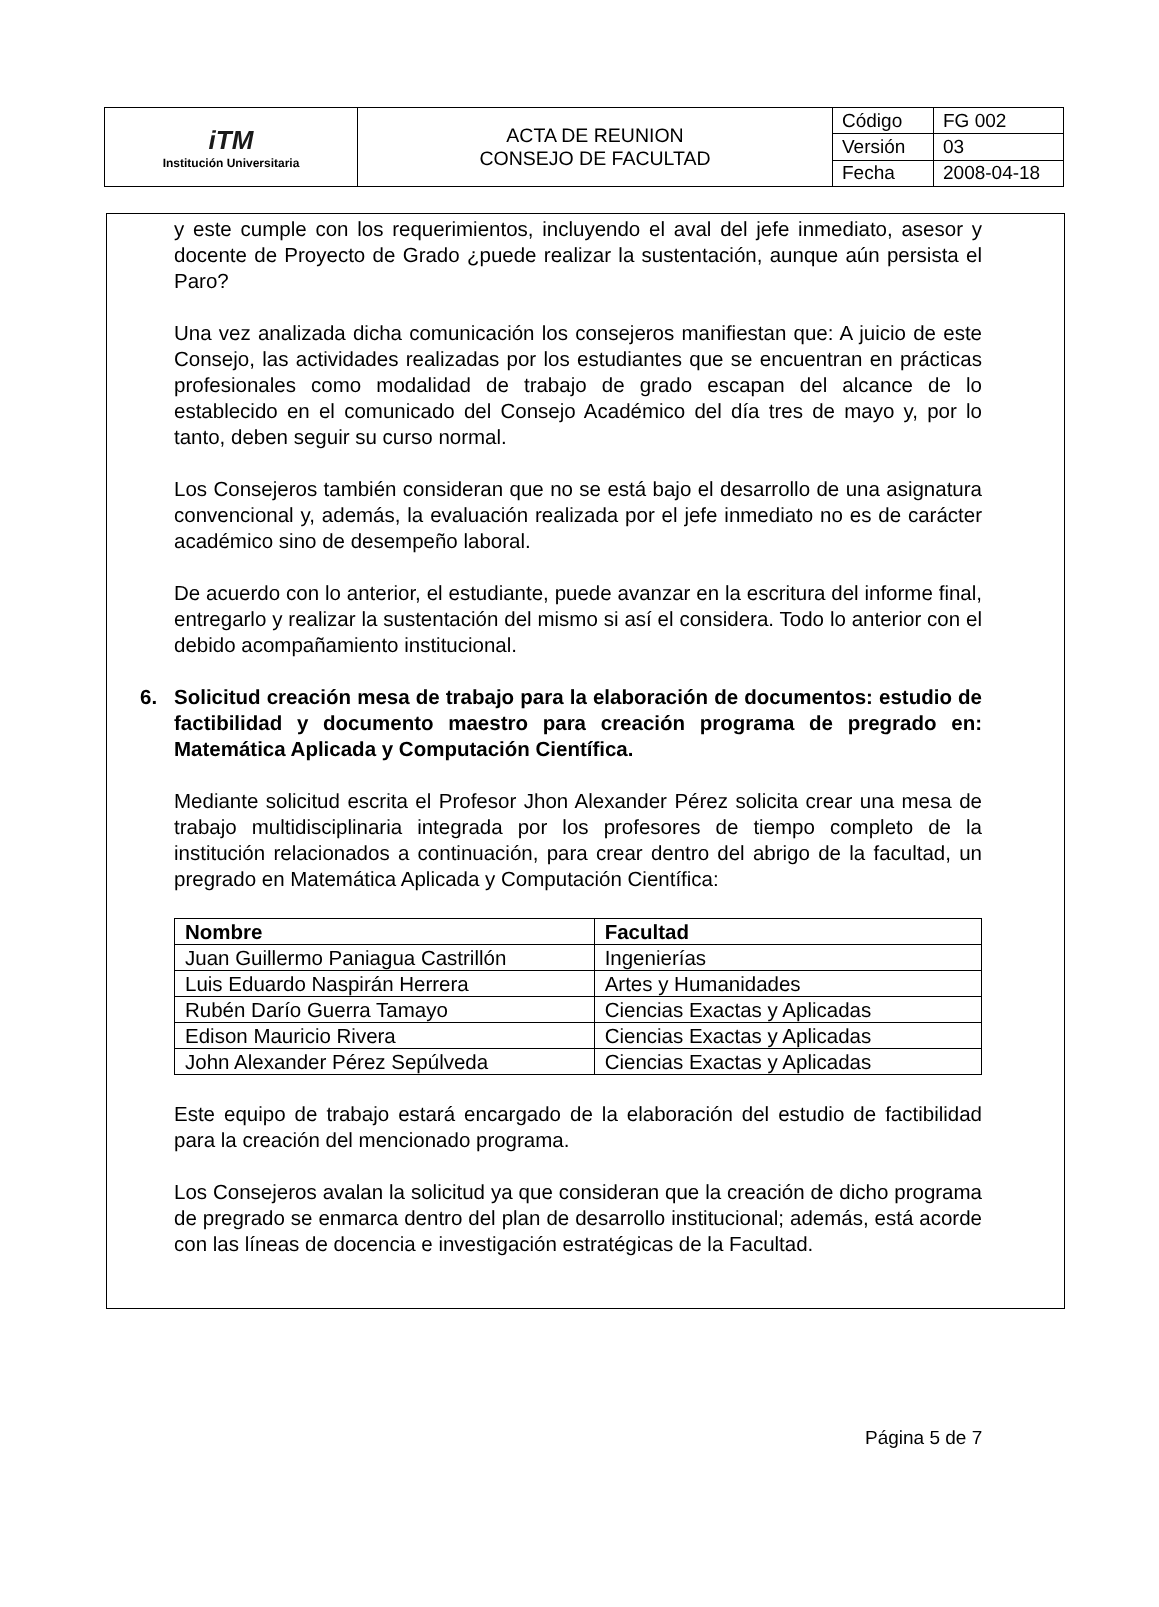| iTM Institución Universitaria | ACTA DE REUNION CONSEJO DE FACULTAD | Código | FG 002 |
| | | Versión | 03 |
| | | Fecha | 2008-04-18 |
y este cumple con los requerimientos, incluyendo el aval del jefe inmediato, asesor y docente de Proyecto de Grado ¿puede realizar la sustentación, aunque aún persista el Paro?
Una vez analizada dicha comunicación los consejeros manifiestan que: A juicio de este Consejo, las actividades realizadas por los estudiantes que se encuentran en prácticas profesionales como modalidad de trabajo de grado escapan del alcance de lo establecido en el comunicado del Consejo Académico del día tres de mayo y, por lo tanto, deben seguir su curso normal.
Los Consejeros también consideran que no se está bajo el desarrollo de una asignatura convencional y, además, la evaluación realizada por el jefe inmediato no es de carácter académico sino de desempeño laboral.
De acuerdo con lo anterior, el estudiante, puede avanzar en la escritura del informe final, entregarlo y realizar la sustentación del mismo si así el considera. Todo lo anterior con el debido acompañamiento institucional.
6. Solicitud creación mesa de trabajo para la elaboración de documentos: estudio de factibilidad y documento maestro para creación programa de pregrado en: Matemática Aplicada y Computación Científica.
Mediante solicitud escrita el Profesor Jhon Alexander Pérez solicita crear una mesa de trabajo multidisciplinaria integrada por los profesores de tiempo completo de la institución relacionados a continuación, para crear dentro del abrigo de la facultad, un pregrado en Matemática Aplicada y Computación Científica:
| Nombre | Facultad |
| --- | --- |
| Juan Guillermo Paniagua Castrillón | Ingenierías |
| Luis Eduardo Naspirán Herrera | Artes y Humanidades |
| Rubén Darío Guerra Tamayo | Ciencias Exactas y Aplicadas |
| Edison Mauricio Rivera | Ciencias Exactas y Aplicadas |
| John Alexander Pérez Sepúlveda | Ciencias Exactas y Aplicadas |
Este equipo de trabajo estará encargado de la elaboración del estudio de factibilidad para la creación del mencionado programa.
Los Consejeros avalan la solicitud ya que consideran que la creación de dicho programa de pregrado se enmarca dentro del plan de desarrollo institucional; además, está acorde con las líneas de docencia e investigación estratégicas de la Facultad.
Página 5 de 7